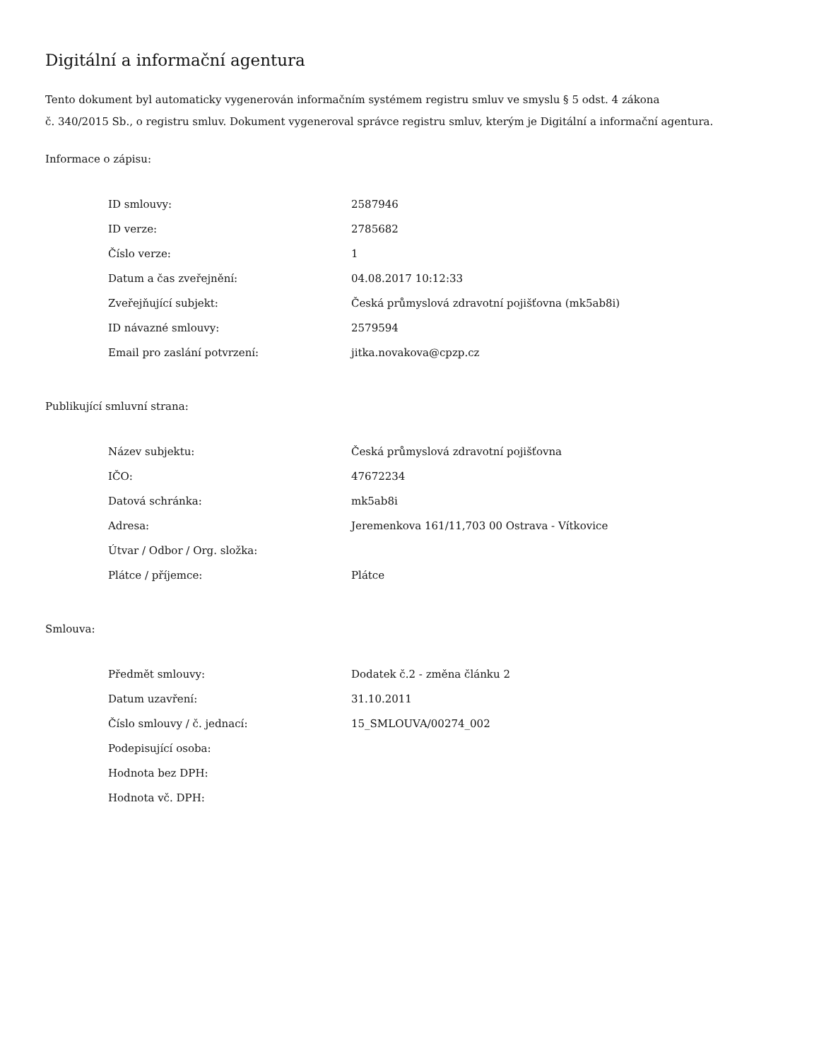Digitální a informační agentura
Tento dokument byl automaticky vygenerován informačním systémem registru smluv ve smyslu § 5 odst. 4 zákona
č. 340/2015 Sb., o registru smluv. Dokument vygeneroval správce registru smluv, kterým je Digitální a informační agentura.
Informace o zápisu:
| ID smlouvy: | 2587946 |
| ID verze: | 2785682 |
| Číslo verze: | 1 |
| Datum a čas zveřejnění: | 04.08.2017 10:12:33 |
| Zveřejňující subjekt: | Česká průmyslová zdravotní pojišťovna (mk5ab8i) |
| ID návazné smlouvy: | 2579594 |
| Email pro zaslání potvrzení: | jitka.novakova@cpzp.cz |
Publikující smluvní strana:
| Název subjektu: | Česká průmyslová zdravotní pojišťovna |
| IČO: | 47672234 |
| Datová schránka: | mk5ab8i |
| Adresa: | Jeremenkova 161/11,703 00 Ostrava - Vítkovice |
| Útvar / Odbor / Org. složka: | |
| Plátce / příjemce: | Plátce |
Smlouva:
| Předmět smlouvy: | Dodatek č.2 - změna článku 2 |
| Datum uzavření: | 31.10.2011 |
| Číslo smlouvy / č. jednací: | 15_SMLOUVA/00274_002 |
| Podepisující osoba: | |
| Hodnota bez DPH: | |
| Hodnota vč. DPH: | |